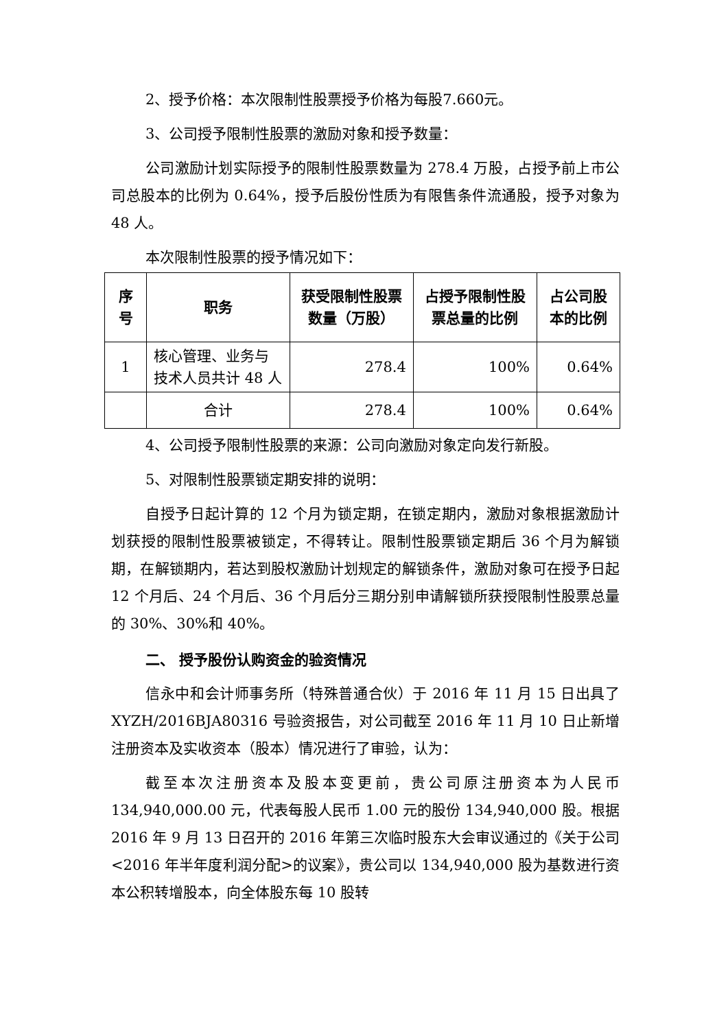2、授予价格：本次限制性股票授予价格为每股7.660元。
3、公司授予限制性股票的激励对象和授予数量：
公司激励计划实际授予的限制性股票数量为 278.4 万股，占授予前上市公司总股本的比例为 0.64%，授予后股份性质为有限售条件流通股，授予对象为 48 人。
本次限制性股票的授予情况如下：
| 序号 | 职务 | 获受限制性股票数量（万股） | 占授予限制性股票总量的比例 | 占公司股本的比例 |
| --- | --- | --- | --- | --- |
| 1 | 核心管理、业务与技术人员共计 48 人 | 278.4 | 100% | 0.64% |
| | 合计 | 278.4 | 100% | 0.64% |
4、公司授予限制性股票的来源：公司向激励对象定向发行新股。
5、对限制性股票锁定期安排的说明：
自授予日起计算的 12 个月为锁定期，在锁定期内，激励对象根据激励计划获授的限制性股票被锁定，不得转让。限制性股票锁定期后 36 个月为解锁期，在解锁期内，若达到股权激励计划规定的解锁条件，激励对象可在授予日起 12 个月后、24 个月后、36 个月后分三期分别申请解锁所获授限制性股票总量的 30%、30%和 40%。
二、 授予股份认购资金的验资情况
信永中和会计师事务所（特殊普通合伙）于 2016 年 11 月 15 日出具了 XYZH/2016BJA80316 号验资报告，对公司截至 2016 年 11 月 10 日止新增注册资本及实收资本（股本）情况进行了审验，认为：
截至本次注册资本及股本变更前，贵公司原注册资本为人民币 134,940,000.00 元，代表每股人民币 1.00 元的股份 134,940,000 股。根据 2016 年 9 月 13 日召开的 2016 年第三次临时股东大会审议通过的《关于公司<2016 年半年度利润分配>的议案》，贵公司以 134,940,000 股为基数进行资本公积转增股本，向全体股东每 10 股转